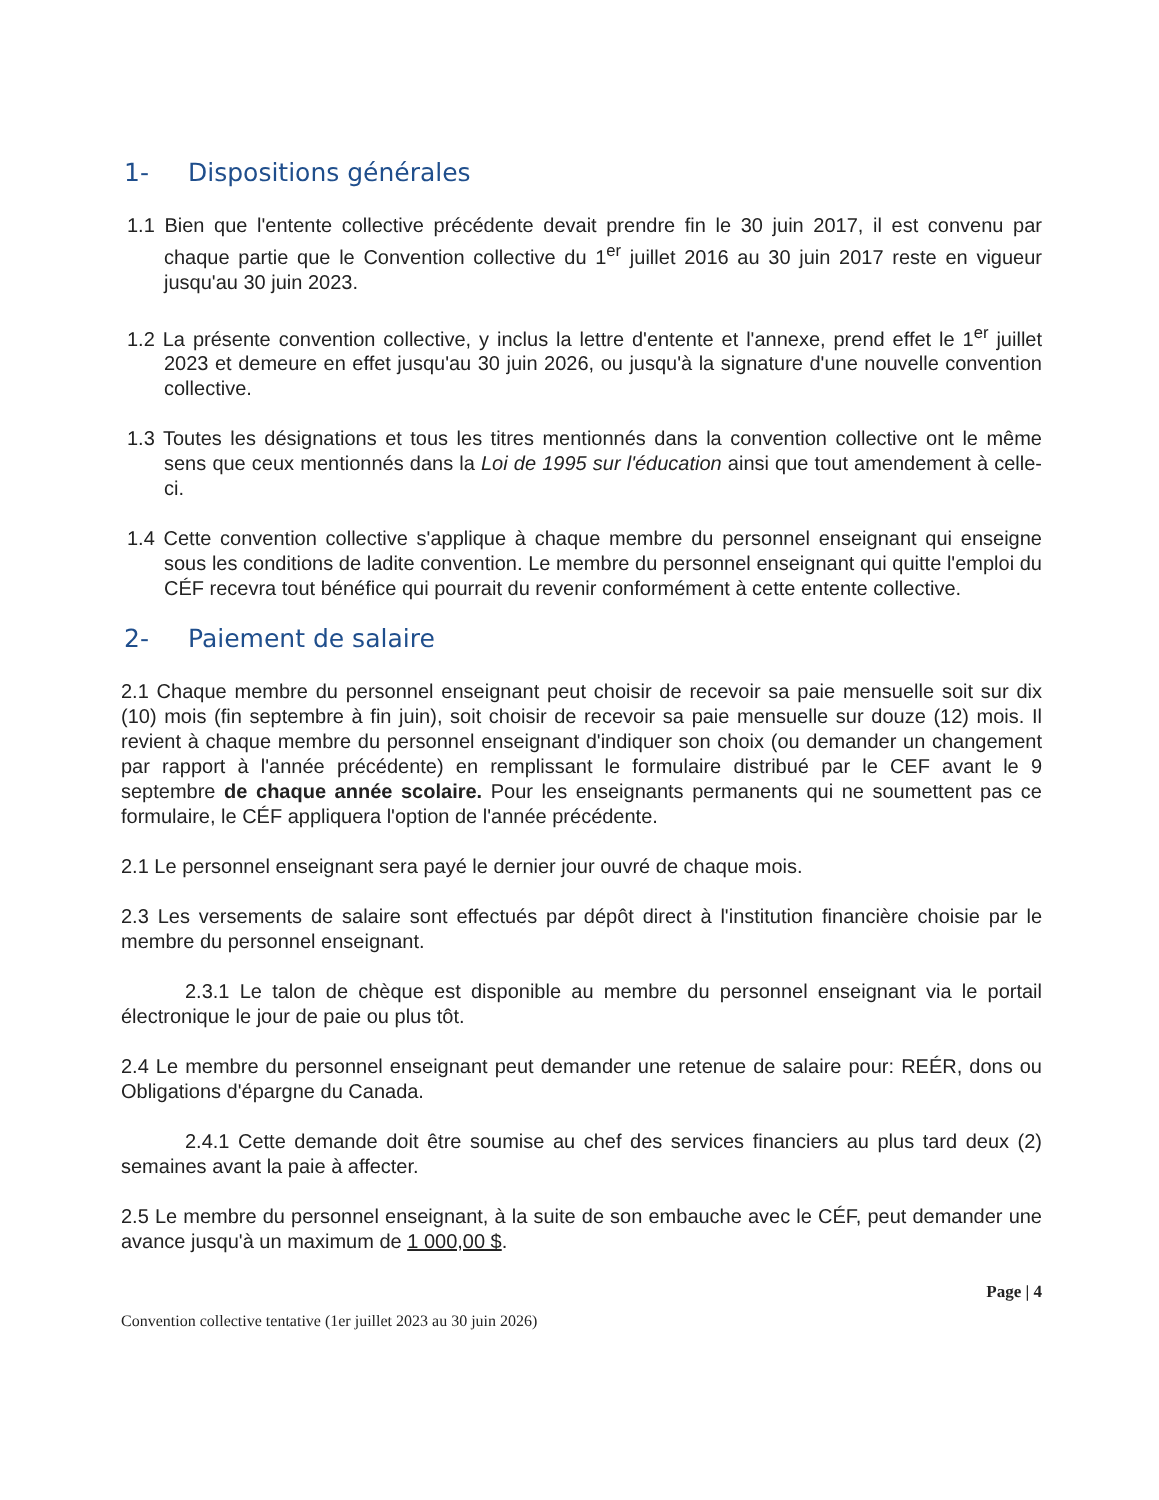1- Dispositions générales
1.1 Bien que l'entente collective précédente devait prendre fin le 30 juin 2017, il est convenu par chaque partie que le Convention collective du 1<sup>er</sup> juillet 2016 au 30 juin 2017 reste en vigueur jusqu'au 30 juin 2023.
1.2 La présente convention collective, y inclus la lettre d'entente et l'annexe, prend effet le 1<sup>er</sup> juillet 2023 et demeure en effet jusqu'au 30 juin 2026, ou jusqu'à la signature d'une nouvelle convention collective.
1.3 Toutes les désignations et tous les titres mentionnés dans la convention collective ont le même sens que ceux mentionnés dans la Loi de 1995 sur l'éducation ainsi que tout amendement à celle-ci.
1.4 Cette convention collective s'applique à chaque membre du personnel enseignant qui enseigne sous les conditions de ladite convention. Le membre du personnel enseignant qui quitte l'emploi du CÉF recevra tout bénéfice qui pourrait du revenir conformément à cette entente collective.
2- Paiement de salaire
2.1 Chaque membre du personnel enseignant peut choisir de recevoir sa paie mensuelle soit sur dix (10) mois (fin septembre à fin juin), soit choisir de recevoir sa paie mensuelle sur douze (12) mois. Il revient à chaque membre du personnel enseignant d'indiquer son choix (ou demander un changement par rapport à l'année précédente) en remplissant le formulaire distribué par le CEF avant le 9 septembre de chaque année scolaire. Pour les enseignants permanents qui ne soumettent pas ce formulaire, le CÉF appliquera l'option de l'année précédente.
2.1 Le personnel enseignant sera payé le dernier jour ouvré de chaque mois.
2.3 Les versements de salaire sont effectués par dépôt direct à l'institution financière choisie par le membre du personnel enseignant.
2.3.1 Le talon de chèque est disponible au membre du personnel enseignant via le portail électronique le jour de paie ou plus tôt.
2.4 Le membre du personnel enseignant peut demander une retenue de salaire pour: REÉR, dons ou Obligations d'épargne du Canada.
2.4.1 Cette demande doit être soumise au chef des services financiers au plus tard deux (2) semaines avant la paie à affecter.
2.5 Le membre du personnel enseignant, à la suite de son embauche avec le CÉF, peut demander une avance jusqu'à un maximum de 1 000,00 $.
Page | 4
Convention collective tentative (1er juillet 2023 au 30 juin 2026)